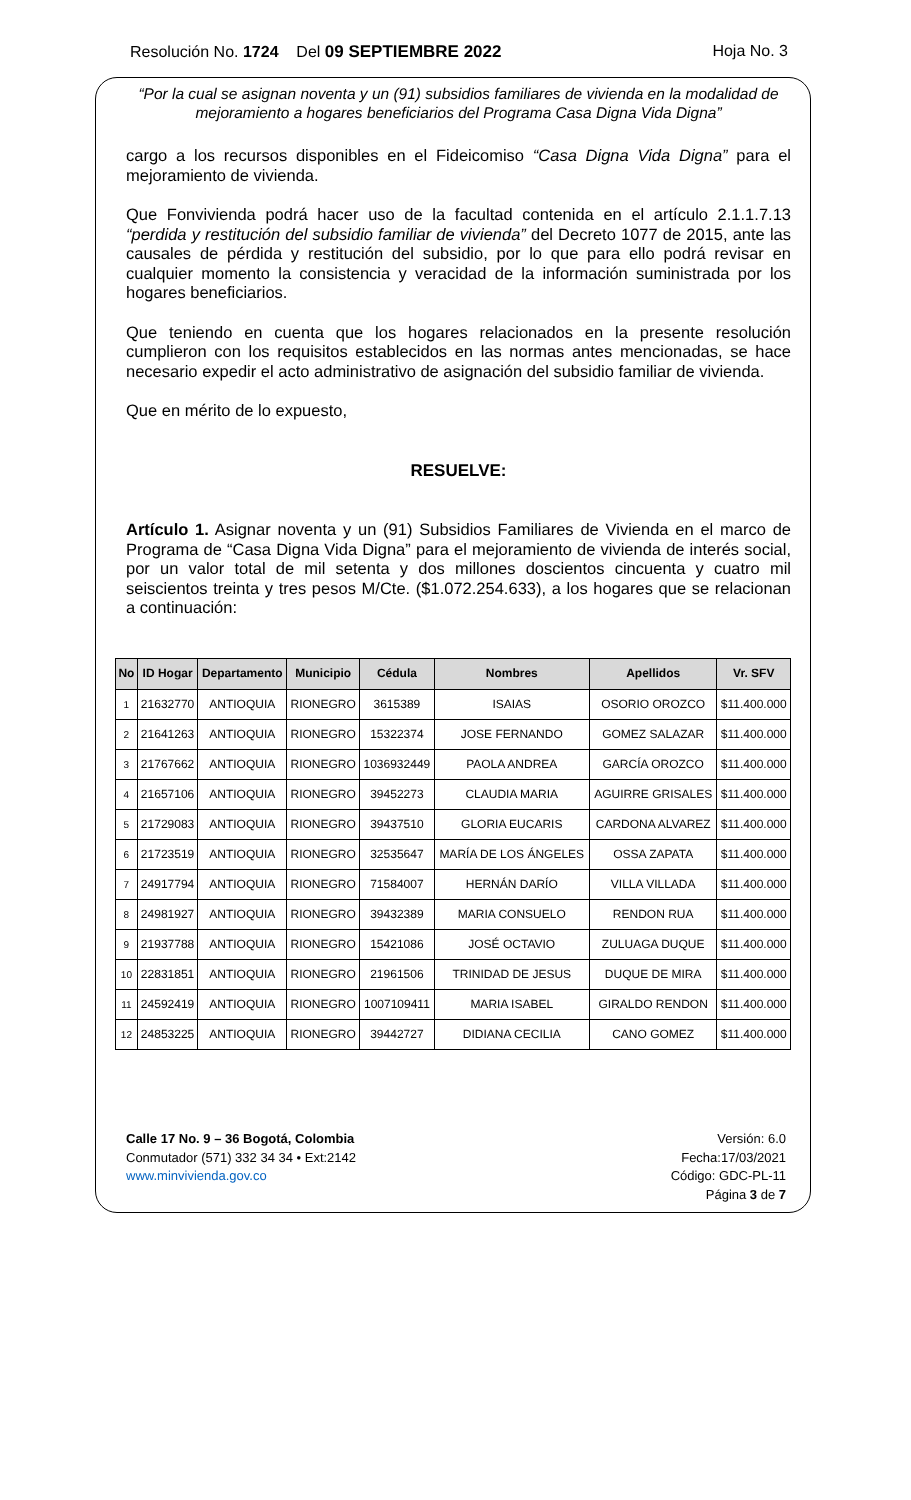Resolución No. 1724 Del 09 SEPTIEMBRE 2022 Hoja No. 3
“Por la cual se asignan noventa y un (91) subsidios familiares de vivienda en la modalidad de mejoramiento a hogares beneficiarios del Programa Casa Digna Vida Digna”
cargo a los recursos disponibles en el Fideicomiso “Casa Digna Vida Digna” para el mejoramiento de vivienda.
Que Fonvivienda podrá hacer uso de la facultad contenida en el artículo 2.1.1.7.13 “perdida y restitución del subsidio familiar de vivienda” del Decreto 1077 de 2015, ante las causales de pérdida y restitución del subsidio, por lo que para ello podrá revisar en cualquier momento la consistencia y veracidad de la información suministrada por los hogares beneficiarios.
Que teniendo en cuenta que los hogares relacionados en la presente resolución cumplieron con los requisitos establecidos en las normas antes mencionadas, se hace necesario expedir el acto administrativo de asignación del subsidio familiar de vivienda.
Que en mérito de lo expuesto,
RESUELVE:
Artículo 1. Asignar noventa y un (91) Subsidios Familiares de Vivienda en el marco de Programa de “Casa Digna Vida Digna” para el mejoramiento de vivienda de interés social, por un valor total de mil setenta y dos millones doscientos cincuenta y cuatro mil seiscientos treinta y tres pesos M/Cte. ($1.072.254.633), a los hogares que se relacionan a continuación:
| No | ID Hogar | Departamento | Municipio | Cédula | Nombres | Apellidos | Vr. SFV |
| --- | --- | --- | --- | --- | --- | --- | --- |
| 1 | 21632770 | ANTIOQUIA | RIONEGRO | 3615389 | ISAIAS | OSORIO OROZCO | $11.400.000 |
| 2 | 21641263 | ANTIOQUIA | RIONEGRO | 15322374 | JOSE FERNANDO | GOMEZ SALAZAR | $11.400.000 |
| 3 | 21767662 | ANTIOQUIA | RIONEGRO | 1036932449 | PAOLA ANDREA | GARCÍA OROZCO | $11.400.000 |
| 4 | 21657106 | ANTIOQUIA | RIONEGRO | 39452273 | CLAUDIA MARIA | AGUIRRE GRISALES | $11.400.000 |
| 5 | 21729083 | ANTIOQUIA | RIONEGRO | 39437510 | GLORIA EUCARIS | CARDONA ALVAREZ | $11.400.000 |
| 6 | 21723519 | ANTIOQUIA | RIONEGRO | 32535647 | MARÍA DE LOS ÁNGELES | OSSA ZAPATA | $11.400.000 |
| 7 | 24917794 | ANTIOQUIA | RIONEGRO | 71584007 | HERNÁN DARÍO | VILLA VILLADA | $11.400.000 |
| 8 | 24981927 | ANTIOQUIA | RIONEGRO | 39432389 | MARIA CONSUELO | RENDON RUA | $11.400.000 |
| 9 | 21937788 | ANTIOQUIA | RIONEGRO | 15421086 | JOSÉ OCTAVIO | ZULUAGA DUQUE | $11.400.000 |
| 10 | 22831851 | ANTIOQUIA | RIONEGRO | 21961506 | TRINIDAD DE JESUS | DUQUE DE MIRA | $11.400.000 |
| 11 | 24592419 | ANTIOQUIA | RIONEGRO | 1007109411 | MARIA ISABEL | GIRALDO RENDON | $11.400.000 |
| 12 | 24853225 | ANTIOQUIA | RIONEGRO | 39442727 | DIDIANA CECILIA | CANO GOMEZ | $11.400.000 |
Calle 17 No. 9 – 36 Bogotá, Colombia
Conmutador (571) 332 34 34 • Ext:2142
www.minvivienda.gov.co
Versión: 6.0
Fecha:17/03/2021
Código: GDC-PL-11
Página 3 de 7